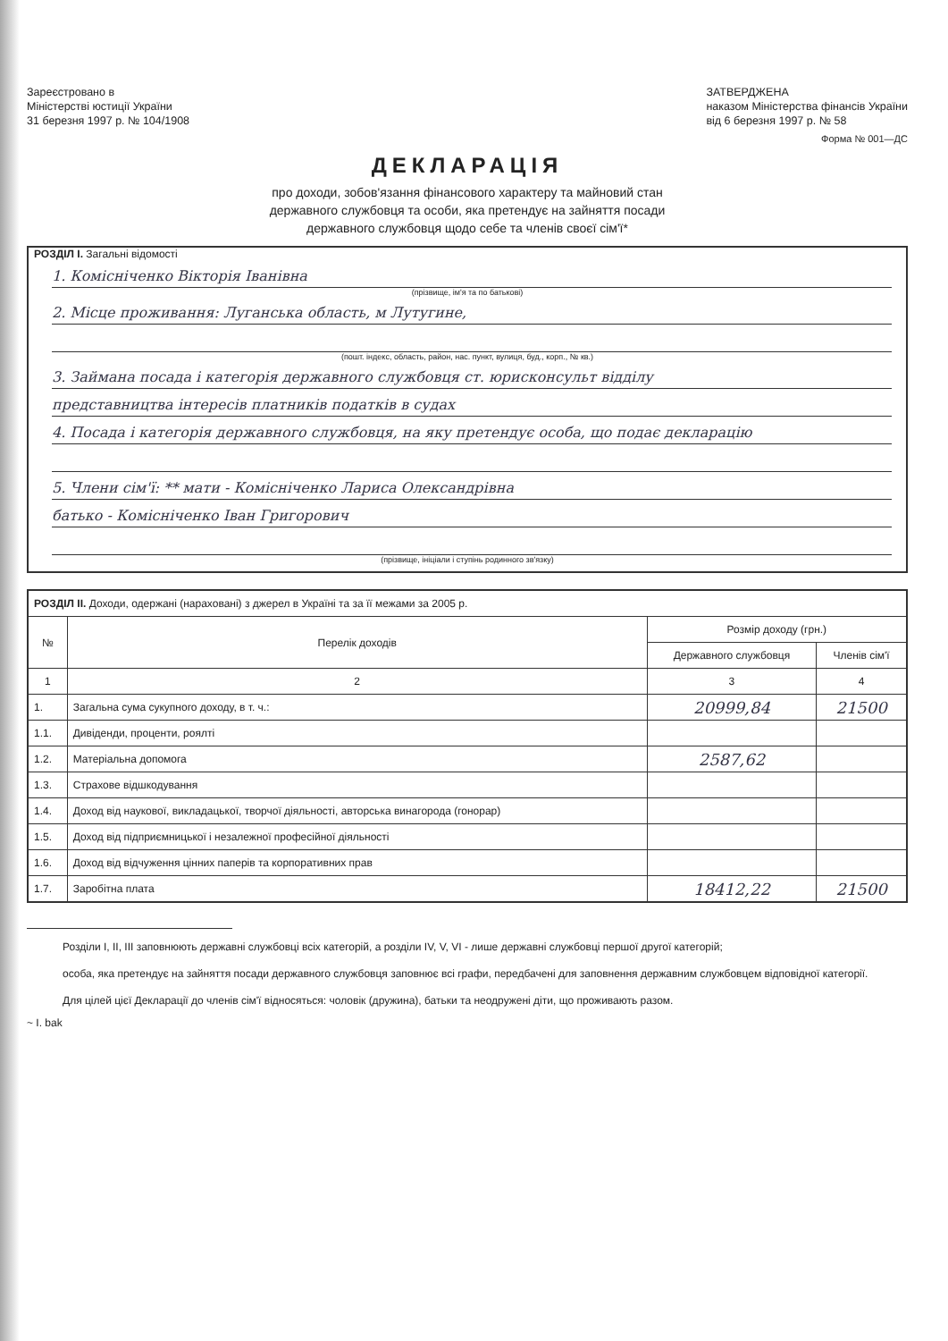Зареєстровано в
Міністерстві юстиції України
31 березня 1997 р. № 104/1908
ЗАТВЕРДЖЕНА
наказом Міністерства фінансів України
від 6 березня 1997 р. № 58
Форма № 001—ДС
ДЕКЛАРАЦІЯ
про доходи, зобов'язання фінансового характеру та майновий стан
державного службовця та особи, яка претендує на зайняття посади
державного службовця щодо себе та членів своєї сім'ї*
РОЗДІЛ I. Загальні відомості
1. Комісніченко Вікторія Іванівна
(прізвище, ім'я та по батькові)
2. Місце проживання: Луганська область, м Лутугине,
(пошт. індекс, область, район, нас. пункт, вулиця, буд., корп., № кв.)
3. Займана посада і категорія державного службовця ст. юрисконсульт відділу
представництва інтересів платників податків в судах
4. Посада і категорія державного службовця, на яку претендує особа, що подає декларацію
5. Члени сім'ї: ** мати - Комісніченко Лариса Олександрівна
батько - Комісніченко Іван Григорович
(прізвище, ініціали і ступінь родинного зв'язку)
| РОЗДІЛ II. Доходи, одержані (нараховані) з джерел в Україні та за її межами за 2005 р. | | | |
| № | Перелік доходів | Розмір доходу (грн.) | |
| | | Державного службовця | Членів сім'ї |
| 1 | 2 | 3 | 4 |
| 1. | Загальна сума сукупного доходу, в т. ч.: | 20999,84 | 21500 |
| 1.1. | Дивіденди, проценти, роялті | | |
| 1.2. | Матеріальна допомога | 2587,62 | |
| 1.3. | Страхове відшкодування | | |
| 1.4. | Доход від наукової, викладацької, творчої діяльності, авторська винагорода (гонорар) | | |
| 1.5. | Доход від підприємницької і незалежної професійної діяльності | | |
| 1.6. | Доход від відчуження цінних паперів та корпоративних прав | | |
| 1.7. | Заробітна плата | 18412,22 | 21500 |
Розділи I, II, III заповнюють державні службовці всіх категорій, а розділи IV, V, VI - лише державні службовці першої другої категорій;
особа, яка претендує на зайняття посади державного службовця заповнює всі графи, передбачені для заповнення державним службовцем відповідної категорії.
Для цілей цієї Декларації до членів сім'ї відносяться: чоловік (дружина), батьки та неодружені діти, що проживають разом.
~ I. bak